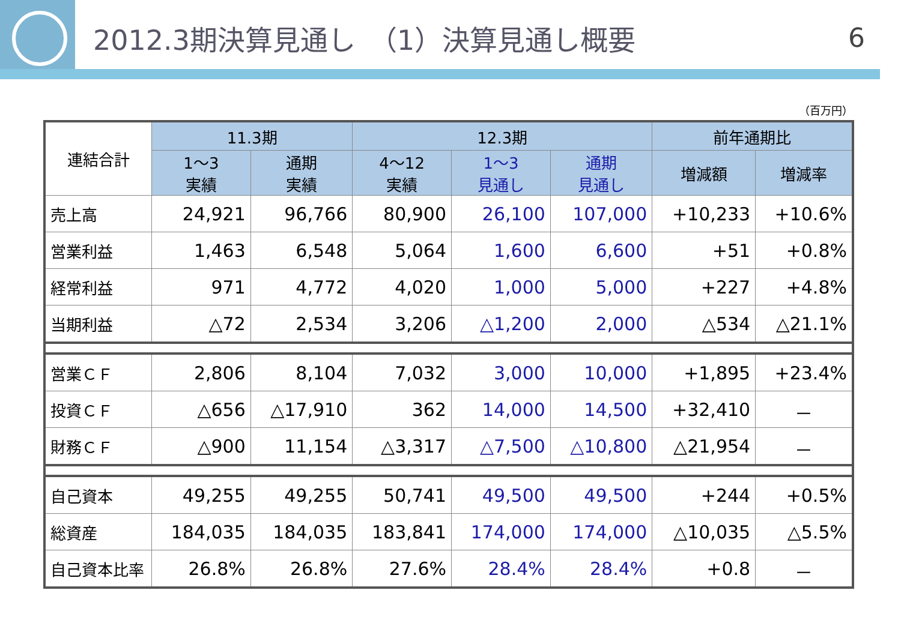2012.3期決算見通し　（1）決算見通し概要
6
（百万円）
| 連結合計 | 11.3期 | | 12.3期 | | | 前年通期比 | |
| --- | --- | --- | --- | --- | --- | --- | --- |
| | 1～3 実績 | 通期 実績 | 4～12 実績 | 1～3 見通し | 通期 見通し | 増減額 | 増減率 |
| 売上高 | 24,921 | 96,766 | 80,900 | 26,100 | 107,000 | +10,233 | +10.6% |
| 営業利益 | 1,463 | 6,548 | 5,064 | 1,600 | 6,600 | +51 | +0.8% |
| 経常利益 | 971 | 4,772 | 4,020 | 1,000 | 5,000 | +227 | +4.8% |
| 当期利益 | △72 | 2,534 | 3,206 | △1,200 | 2,000 | △534 | △21.1% |
| 営業ＣＦ | 2,806 | 8,104 | 7,032 | 3,000 | 10,000 | +1,895 | +23.4% |
| 投資ＣＦ | △656 | △17,910 | 362 | 14,000 | 14,500 | +32,410 | － |
| 財務ＣＦ | △900 | 11,154 | △3,317 | △7,500 | △10,800 | △21,954 | － |
| 自己資本 | 49,255 | 49,255 | 50,741 | 49,500 | 49,500 | +244 | +0.5% |
| 総資産 | 184,035 | 184,035 | 183,841 | 174,000 | 174,000 | △10,035 | △5.5% |
| 自己資本比率 | 26.8% | 26.8% | 27.6% | 28.4% | 28.4% | +0.8 | － |